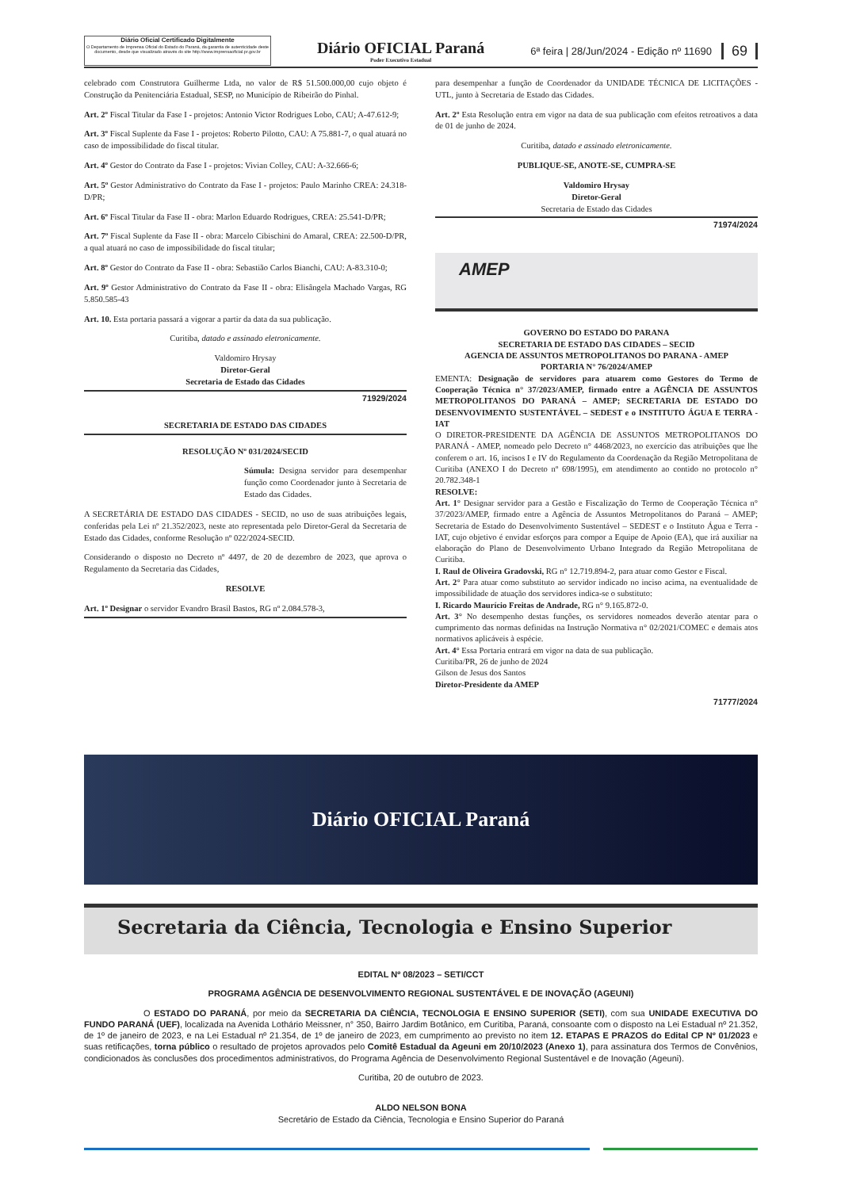Diário Oficial Certificado Digitalmente
O Departamento de Imprensa Oficial do Estado do Paraná, da garantia de autenticidade deste documento, desde que visualizado através do site http://www.imprensaoficial.pr.gov.br
Diário OFICIAL Paraná
Poder Executivo Estadual
6ª feira | 28/Jun/2024 - Edição nº 11690
69
celebrado com Construtora Guilherme Ltda, no valor de R$ 51.500.000,00 cujo objeto é Construção da Penitenciária Estadual, SESP, no Município de Ribeirão do Pinhal.
Art. 2º Fiscal Titular da Fase I - projetos: Antonio Victor Rodrigues Lobo, CAU; A-47.612-9;
Art. 3º Fiscal Suplente da Fase I - projetos: Roberto Pilotto, CAU: A 75.881-7, o qual atuará no caso de impossibilidade do fiscal titular.
Art. 4º Gestor do Contrato da Fase I - projetos: Vivian Colley, CAU: A-32.666-6;
Art. 5º Gestor Administrativo do Contrato da Fase I - projetos: Paulo Marinho CREA: 24.318- D/PR;
Art. 6º Fiscal Titular da Fase II - obra: Marlon Eduardo Rodrigues, CREA: 25.541-D/PR;
Art. 7º Fiscal Suplente da Fase II - obra: Marcelo Cibischini do Amaral, CREA: 22.500-D/PR, a qual atuará no caso de impossibilidade do fiscal titular;
Art. 8º Gestor do Contrato da Fase II - obra: Sebastião Carlos Bianchi, CAU: A-83.310-0;
Art. 9º Gestor Administrativo do Contrato da Fase II - obra: Elisângela Machado Vargas, RG 5.850.585-43
Art. 10. Esta portaria passará a vigorar a partir da data da sua publicação.
Curitiba, datado e assinado eletronicamente.
Valdomiro Hrysay
Diretor-Geral
Secretaria de Estado das Cidades
71929/2024
SECRETARIA DE ESTADO DAS CIDADES
RESOLUÇÃO Nº 031/2024/SECID
Súmula: Designa servidor para desempenhar função como Coordenador junto à Secretaria de Estado das Cidades.
A SECRETÁRIA DE ESTADO DAS CIDADES - SECID, no uso de suas atribuições legais, conferidas pela Lei nº 21.352/2023, neste ato representada pelo Diretor-Geral da Secretaria de Estado das Cidades, conforme Resolução nº 022/2024-SECID.
Considerando o disposto no Decreto nº 4497, de 20 de dezembro de 2023, que aprova o Regulamento da Secretaria das Cidades,
RESOLVE
Art. 1º Designar o servidor Evandro Brasil Bastos, RG nº 2.084.578-3,
para desempenhar a função de Coordenador da UNIDADE TÉCNICA DE LICITAÇÕES - UTL, junto à Secretaria de Estado das Cidades.
Art. 2º Esta Resolução entra em vigor na data de sua publicação com efeitos retroativos a data de 01 de junho de 2024.
Curitiba, datado e assinado eletronicamente.
PUBLIQUE-SE, ANOTE-SE, CUMPRA-SE
Valdomiro Hrysay
Diretor-Geral
Secretaria de Estado das Cidades
71974/2024
AMEP
GOVERNO DO ESTADO DO PARANA
SECRETARIA DE ESTADO DAS CIDADES – SECID
AGENCIA DE ASSUNTOS METROPOLITANOS DO PARANA - AMEP
PORTARIA N° 76/2024/AMEP
EMENTA: Designação de servidores para atuarem como Gestores do Termo de Cooperação Técnica n° 37/2023/AMEP, firmado entre a AGÊNCIA DE ASSUNTOS METROPOLITANOS DO PARANÁ – AMEP; SECRETARIA DE ESTADO DO DESENVOVIMENTO SUSTENTÁVEL – SEDEST e o INSTITUTO ÁGUA E TERRA - IAT
O DIRETOR-PRESIDENTE DA AGÊNCIA DE ASSUNTOS METROPOLITANOS DO PARANÁ - AMEP, nomeado pelo Decreto n° 4468/2023, no exercício das atribuições que lhe conferem o art. 16, incisos I e IV do Regulamento da Coordenação da Região Metropolitana de Curitiba (ANEXO I do Decreto nº 698/1995), em atendimento ao contido no protocolo n° 20.782.348-1
RESOLVE:
Art. 1° Designar servidor para a Gestão e Fiscalização do Termo de Cooperação Técnica n° 37/2023/AMEP, firmado entre a Agência de Assuntos Metropolitanos do Paraná – AMEP; Secretaria de Estado do Desenvolvimento Sustentável – SEDEST e o Instituto Água e Terra - IAT, cujo objetivo é envidar esforços para compor a Equipe de Apoio (EA), que irá auxiliar na elaboração do Plano de Desenvolvimento Urbano Integrado da Região Metropolitana de Curitiba.
I. Raul de Oliveira Gradovski, RG n° 12.719.894-2, para atuar como Gestor e Fiscal.
Art. 2° Para atuar como substituto ao servidor indicado no inciso acima, na eventualidade de impossibilidade de atuação dos servidores indica-se o substituto:
I. Ricardo Maurício Freitas de Andrade, RG n° 9.165.872-0.
Art. 3° No desempenho destas funções, os servidores nomeados deverão atentar para o cumprimento das normas definidas na Instrução Normativa n° 02/2021/COMEC e demais atos normativos aplicáveis à espécie.
Art. 4° Essa Portaria entrará em vigor na data de sua publicação.
Curitiba/PR, 26 de junho de 2024
Gilson de Jesus dos Santos
Diretor-Presidente da AMEP
71777/2024
Diário OFICIAL Paraná
Secretaria da Ciência, Tecnologia e Ensino Superior
EDITAL Nº 08/2023 – SETI/CCT
PROGRAMA AGÊNCIA DE DESENVOLVIMENTO REGIONAL SUSTENTÁVEL E DE INOVAÇÃO (AGEUNI)
O ESTADO DO PARANÁ, por meio da SECRETARIA DA CIÊNCIA, TECNOLOGIA E ENSINO SUPERIOR (SETI), com sua UNIDADE EXECUTIVA DO FUNDO PARANÁ (UEF), localizada na Avenida Lothário Meissner, n° 350, Bairro Jardim Botânico, em Curitiba, Paraná, consoante com o disposto na Lei Estadual nº 21.352, de 1º de janeiro de 2023, e na Lei Estadual nº 21.354, de 1º de janeiro de 2023, em cumprimento ao previsto no item 12. ETAPAS E PRAZOS do Edital CP Nº 01/2023 e suas retificações, torna público o resultado de projetos aprovados pelo Comitê Estadual da Ageuni em 20/10/2023 (Anexo 1), para assinatura dos Termos de Convênios, condicionados às conclusões dos procedimentos administrativos, do Programa Agência de Desenvolvimento Regional Sustentável e de Inovação (Ageuni).
Curitiba, 20 de outubro de 2023.
ALDO NELSON BONA
Secretário de Estado da Ciência, Tecnologia e Ensino Superior do Paraná